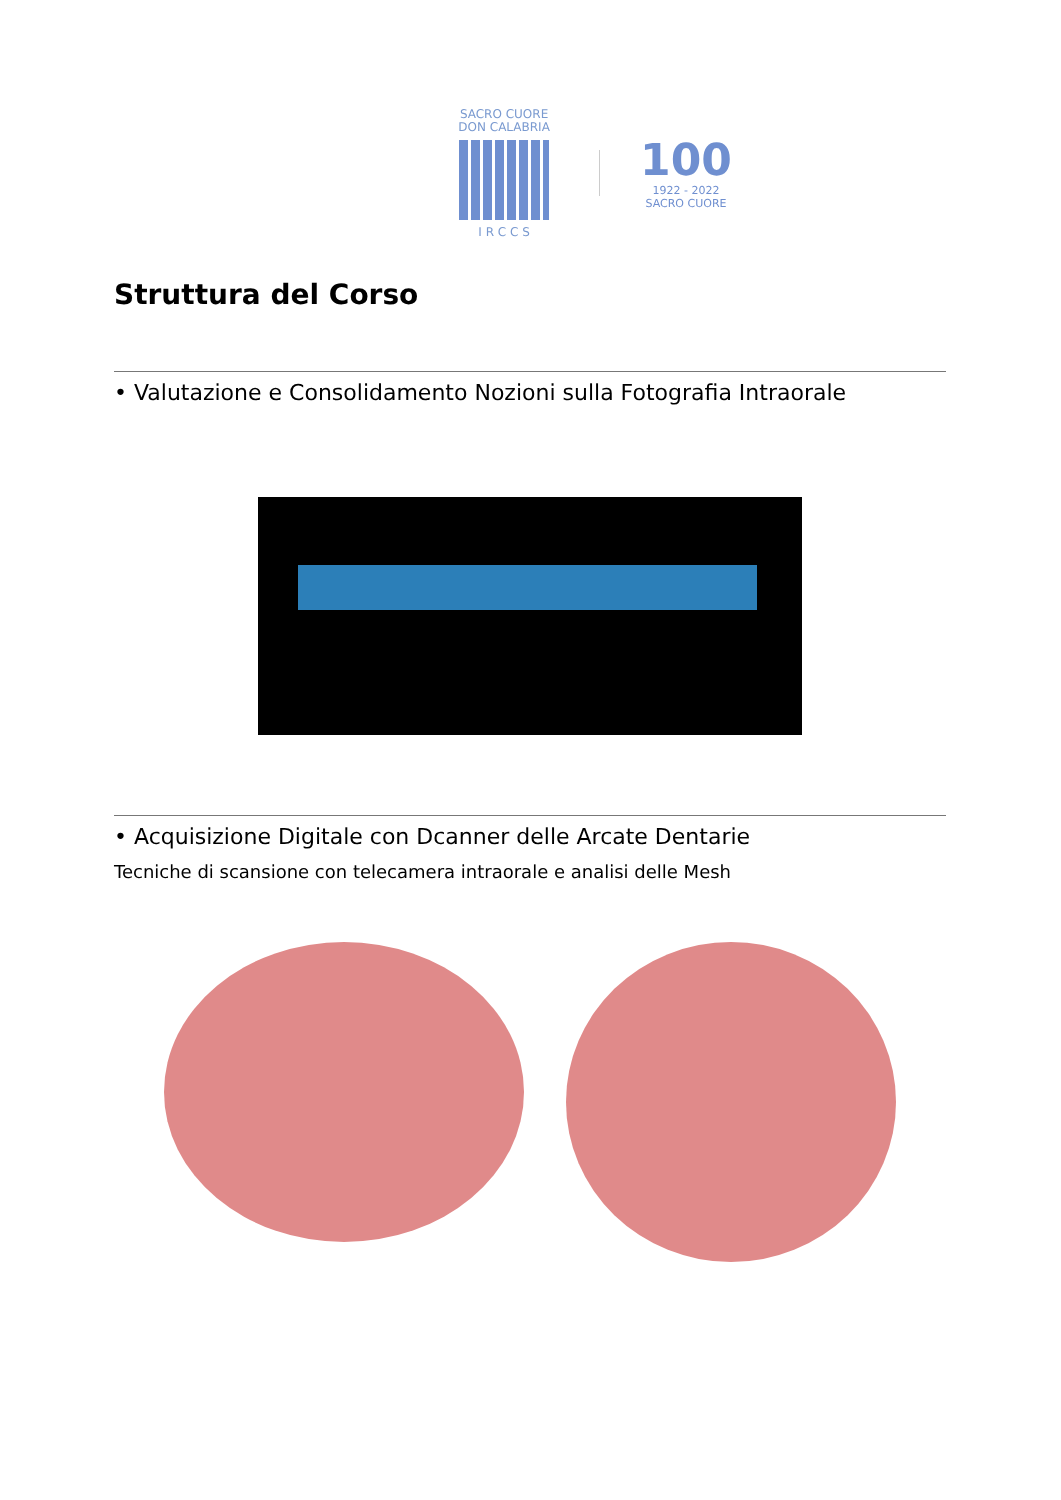SACRO CUORE
DON CALABRIA
I R C C S
100
1922 - 2022
SACRO CUORE
Struttura del Corso
• Valutazione e Consolidamento Nozioni sulla Fotografia Intraorale
• Acquisizione Digitale con Dcanner delle Arcate Dentarie
Tecniche di scansione con telecamera intraorale e analisi delle Mesh